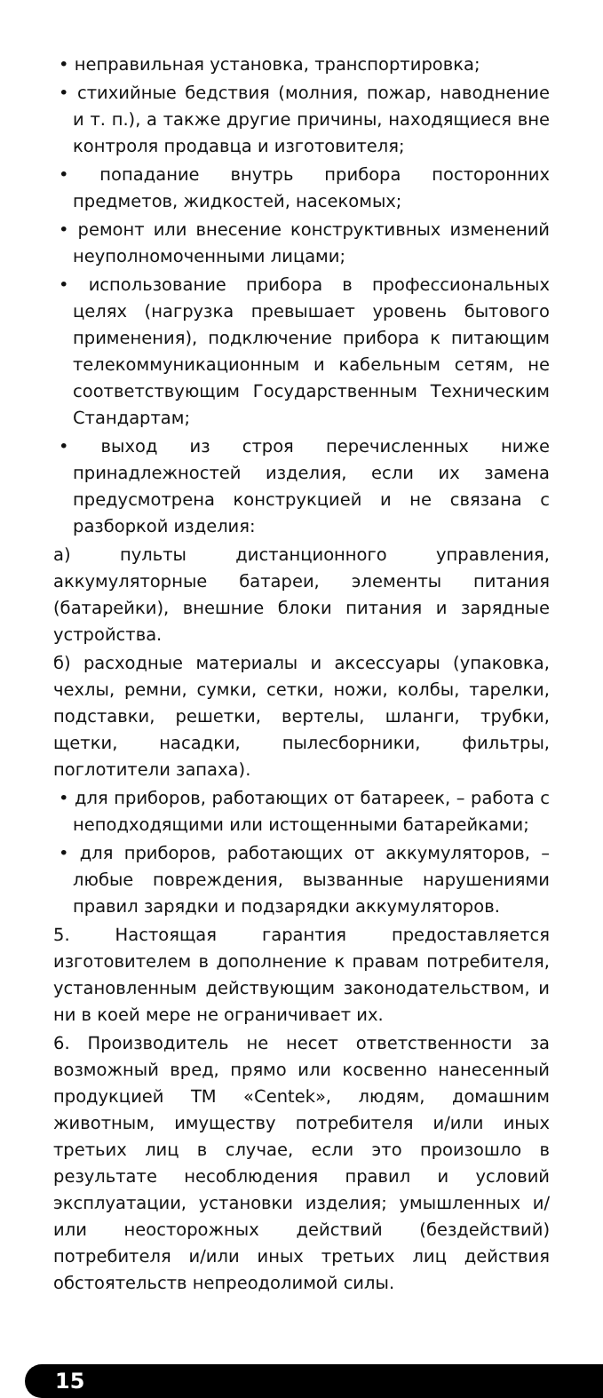• неправильная установка, транспортировка;
• стихийные бедствия (молния, пожар, наводнение и т. п.), а также другие причины, находящиеся вне контроля продавца и изготовителя;
• попадание внутрь прибора посторонних предметов, жидкостей, насекомых;
• ремонт или внесение конструктивных изменений неуполномоченными лицами;
• использование прибора в профессиональных целях (нагрузка превышает уровень бытового применения), подключение прибора к питающим телекоммуникационным и кабельным сетям, не соответствующим Государственным Техническим Стандартам;
• выход из строя перечисленных ниже принадлежностей изделия, если их замена предусмотрена конструкцией и не связана с разборкой изделия:
а) пульты дистанционного управления, аккумуляторные батареи, элементы питания (батарейки), внешние блоки питания и зарядные устройства.
б) расходные материалы и аксессуары (упаковка, чехлы, ремни, сумки, сетки, ножи, колбы, тарелки, подставки, решетки, вертелы, шланги, трубки, щетки, насадки, пылесборники, фильтры, поглотители запаха).
• для приборов, работающих от батареек, – работа с неподходящими или истощенными батарейками;
• для приборов, работающих от аккумуляторов, – любые повреждения, вызванные нарушениями правил зарядки и подзарядки аккумуляторов.
5. Настоящая гарантия предоставляется изготовителем в дополнение к правам потребителя, установленным действующим законодательством, и ни в коей мере не ограничивает их.
6. Производитель не несет ответственности за возможный вред, прямо или косвенно нанесенный продукцией ТМ «Centek», людям, домашним животным, имуществу потребителя и/или иных третьих лиц в случае, если это произошло в результате несоблюдения правил и условий эксплуатации, установки изделия; умышленных и/или неосторожных действий (бездействий) потребителя и/или иных третьих лиц действия обстоятельств непреодолимой силы.
15